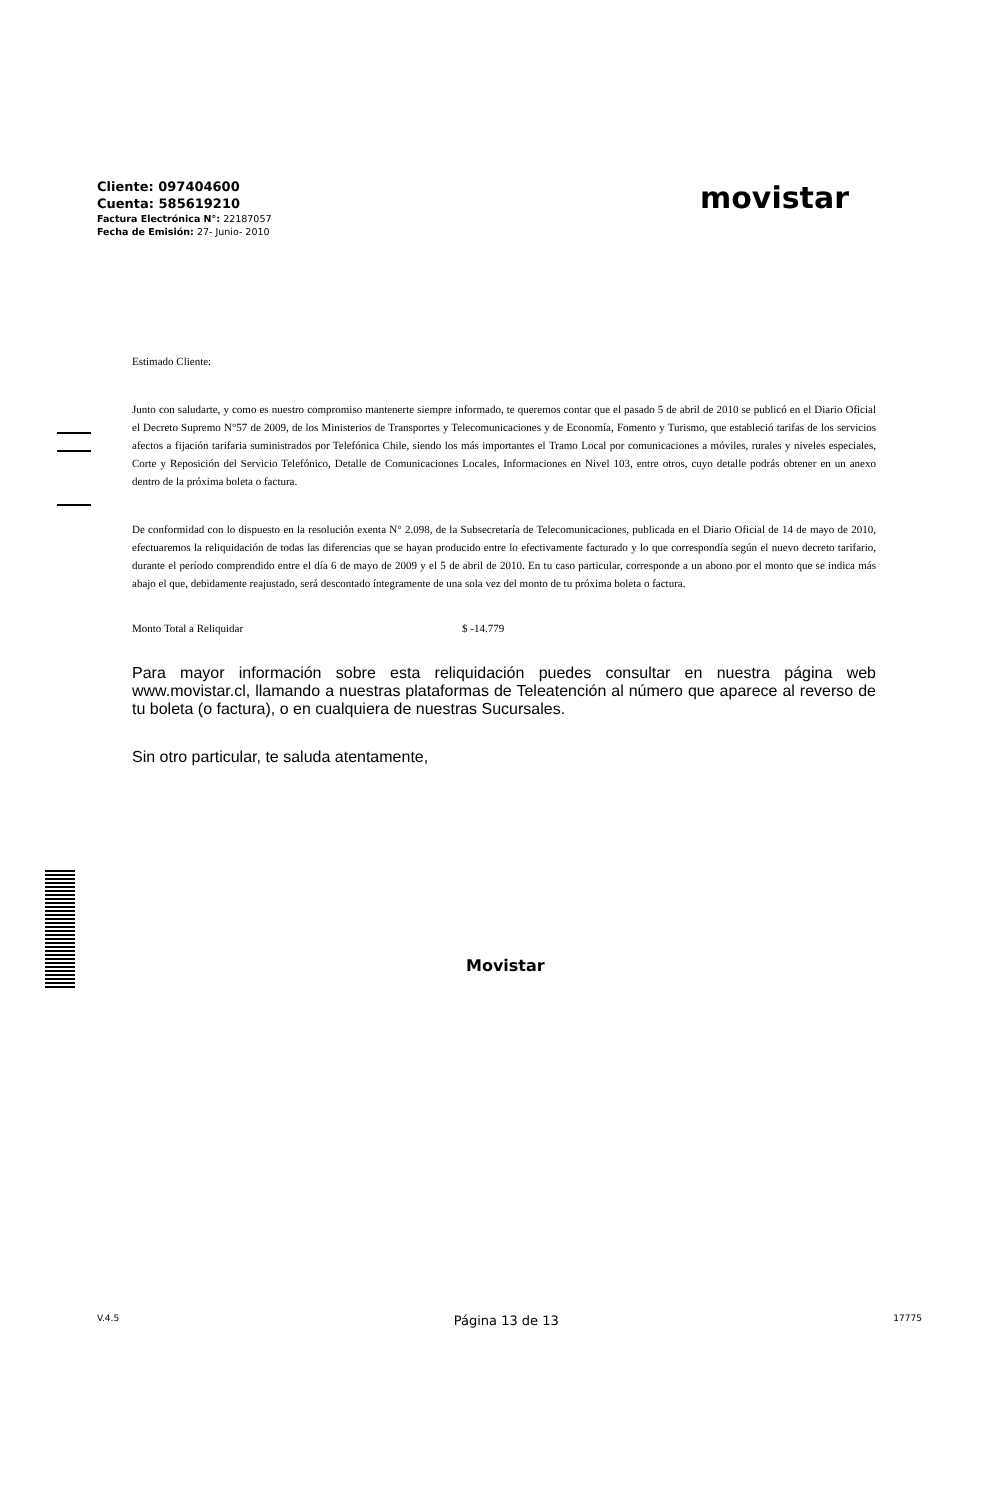Cliente: 097404600
Cuenta: 585619210
Factura Electrónica N°: 22187057
Fecha de Emisión: 27- Junio- 2010
movistar
Estimado Cliente:
Junto con saludarte, y como es nuestro compromiso mantenerte siempre informado, te queremos contar que el pasado 5 de abril de 2010 se publicó en el Diario Oficial el Decreto Supremo N°57 de 2009, de los Ministerios de Transportes y Telecomunicaciones y de Economía, Fomento y Turismo, que estableció tarifas de los servicios afectos a fijación tarifaria suministrados por Telefónica Chile, siendo los más importantes el Tramo Local por comunicaciones a móviles, rurales y niveles especiales, Corte y Reposición del Servicio Telefónico, Detalle de Comunicaciones Locales, Informaciones en Nivel 103, entre otros, cuyo detalle podrás obtener en un anexo dentro de la próxima boleta o factura.
De conformidad con lo dispuesto en la resolución exenta N° 2.098, de la Subsecretaría de Telecomunicaciones, publicada en el Diario Oficial de 14 de mayo de 2010, efectuaremos la reliquidación de todas las diferencias que se hayan producido entre lo efectivamente facturado y lo que correspondía según el nuevo decreto tarifario, durante el período comprendido entre el día 6 de mayo de 2009 y el 5 de abril de 2010. En tu caso particular, corresponde a un abono por el monto que se indica más abajo el que, debidamente reajustado, será descontado íntegramente de una sola vez del monto de tu próxima boleta o factura.
Monto Total a Reliquidar $ -14.779
Para mayor información sobre esta reliquidación puedes consultar en nuestra página web www.movistar.cl, llamando a nuestras plataformas de Teleatención al número que aparece al reverso de tu boleta (o factura), o en cualquiera de nuestras Sucursales.
Sin otro particular, te saluda atentamente,
Movistar
V.4.5 Página 13 de 13 17775